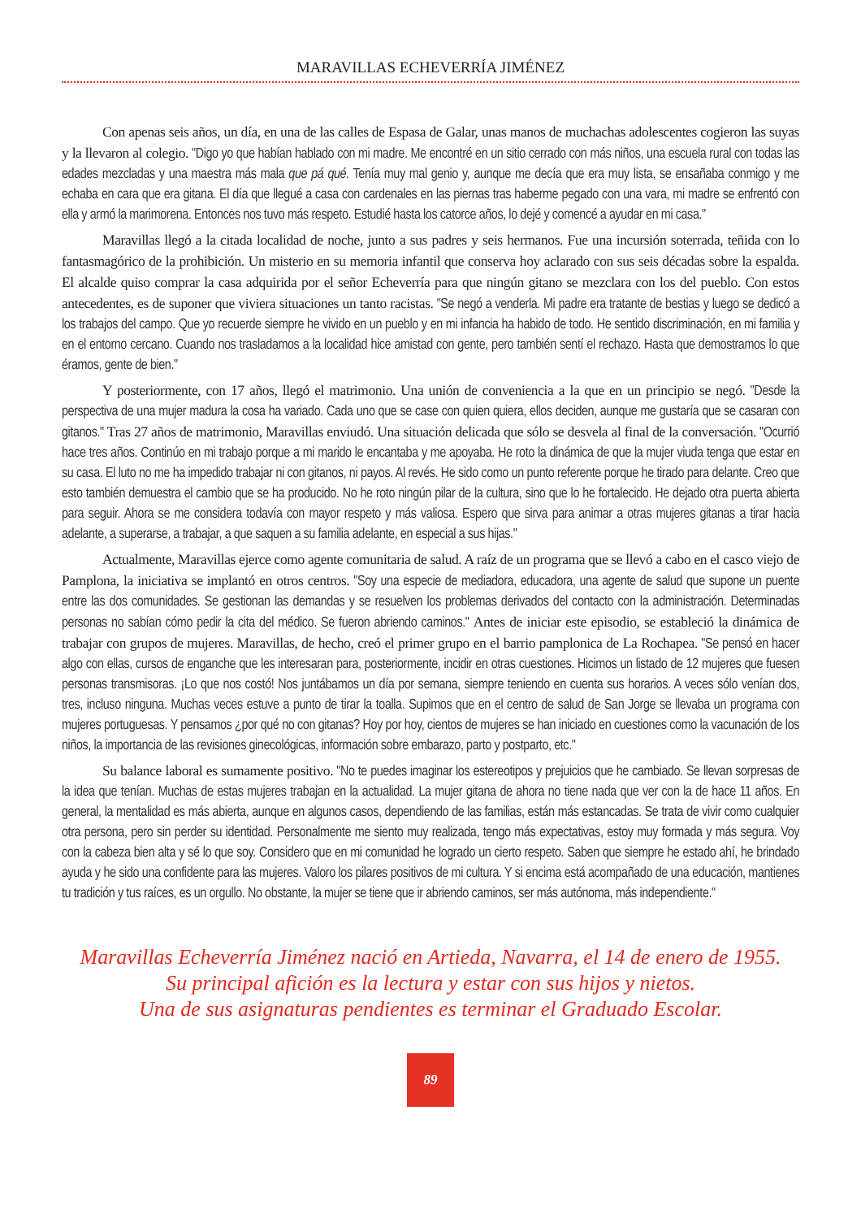MARAVILLAS ECHEVERRÍA JIMÉNEZ
Con apenas seis años, un día, en una de las calles de Espasa de Galar, unas manos de muchachas adolescentes cogieron las suyas y la llevaron al colegio. "Digo yo que habían hablado con mi madre. Me encontré en un sitio cerrado con más niños, una escuela rural con todas las edades mezcladas y una maestra más mala que pá qué. Tenía muy mal genio y, aunque me decía que era muy lista, se ensañaba conmigo y me echaba en cara que era gitana. El día que llegué a casa con cardenales en las piernas tras haberme pegado con una vara, mi madre se enfrentó con ella y armó la marimorena. Entonces nos tuvo más respeto. Estudié hasta los catorce años, lo dejé y comencé a ayudar en mi casa."
Maravillas llegó a la citada localidad de noche, junto a sus padres y seis hermanos. Fue una incursión soterrada, teñida con lo fantasmagórico de la prohibición. Un misterio en su memoria infantil que conserva hoy aclarado con sus seis décadas sobre la espalda. El alcalde quiso comprar la casa adquirida por el señor Echeverría para que ningún gitano se mezclara con los del pueblo. Con estos antecedentes, es de suponer que viviera situaciones un tanto racistas. "Se negó a venderla. Mi padre era tratante de bestias y luego se dedicó a los trabajos del campo. Que yo recuerde siempre he vivido en un pueblo y en mi infancia ha habido de todo. He sentido discriminación, en mi familia y en el entorno cercano. Cuando nos trasladamos a la localidad hice amistad con gente, pero también sentí el rechazo. Hasta que demostramos lo que éramos, gente de bien."
Y posteriormente, con 17 años, llegó el matrimonio. Una unión de conveniencia a la que en un principio se negó. "Desde la perspectiva de una mujer madura la cosa ha variado. Cada uno que se case con quien quiera, ellos deciden, aunque me gustaría que se casaran con gitanos." Tras 27 años de matrimonio, Maravillas enviudó. Una situación delicada que sólo se desvela al final de la conversación. "Ocurrió hace tres años. Continúo en mi trabajo porque a mi marido le encantaba y me apoyaba. He roto la dinámica de que la mujer viuda tenga que estar en su casa. El luto no me ha impedido trabajar ni con gitanos, ni payos. Al revés. He sido como un punto referente porque he tirado para delante. Creo que esto también demuestra el cambio que se ha producido. No he roto ningún pilar de la cultura, sino que lo he fortalecido. He dejado otra puerta abierta para seguir. Ahora se me considera todavía con mayor respeto y más valiosa. Espero que sirva para animar a otras mujeres gitanas a tirar hacia adelante, a superarse, a trabajar, a que saquen a su familia adelante, en especial a sus hijas."
Actualmente, Maravillas ejerce como agente comunitaria de salud. A raíz de un programa que se llevó a cabo en el casco viejo de Pamplona, la iniciativa se implantó en otros centros. "Soy una especie de mediadora, educadora, una agente de salud que supone un puente entre las dos comunidades. Se gestionan las demandas y se resuelven los problemas derivados del contacto con la administración. Determinadas personas no sabían cómo pedir la cita del médico. Se fueron abriendo caminos." Antes de iniciar este episodio, se estableció la dinámica de trabajar con grupos de mujeres. Maravillas, de hecho, creó el primer grupo en el barrio pamplonica de La Rochapea. "Se pensó en hacer algo con ellas, cursos de enganche que les interesaran para, posteriormente, incidir en otras cuestiones. Hicimos un listado de 12 mujeres que fuesen personas transmisoras. ¡Lo que nos costó! Nos juntábamos un día por semana, siempre teniendo en cuenta sus horarios. A veces sólo venían dos, tres, incluso ninguna. Muchas veces estuve a punto de tirar la toalla. Supimos que en el centro de salud de San Jorge se llevaba un programa con mujeres portuguesas. Y pensamos ¿por qué no con gitanas? Hoy por hoy, cientos de mujeres se han iniciado en cuestiones como la vacunación de los niños, la importancia de las revisiones ginecológicas, información sobre embarazo, parto y postparto, etc."
Su balance laboral es sumamente positivo. "No te puedes imaginar los estereotipos y prejuicios que he cambiado. Se llevan sorpresas de la idea que tenían. Muchas de estas mujeres trabajan en la actualidad. La mujer gitana de ahora no tiene nada que ver con la de hace 11 años. En general, la mentalidad es más abierta, aunque en algunos casos, dependiendo de las familias, están más estancadas. Se trata de vivir como cualquier otra persona, pero sin perder su identidad. Personalmente me siento muy realizada, tengo más expectativas, estoy muy formada y más segura. Voy con la cabeza bien alta y sé lo que soy. Considero que en mi comunidad he logrado un cierto respeto. Saben que siempre he estado ahí, he brindado ayuda y he sido una confidente para las mujeres. Valoro los pilares positivos de mi cultura. Y si encima está acompañado de una educación, mantienes tu tradición y tus raíces, es un orgullo. No obstante, la mujer se tiene que ir abriendo caminos, ser más autónoma, más independiente."
Maravillas Echeverría Jiménez nació en Artieda, Navarra, el 14 de enero de 1955.
Su principal afición es la lectura y estar con sus hijos y nietos.
Una de sus asignaturas pendientes es terminar el Graduado Escolar.
89